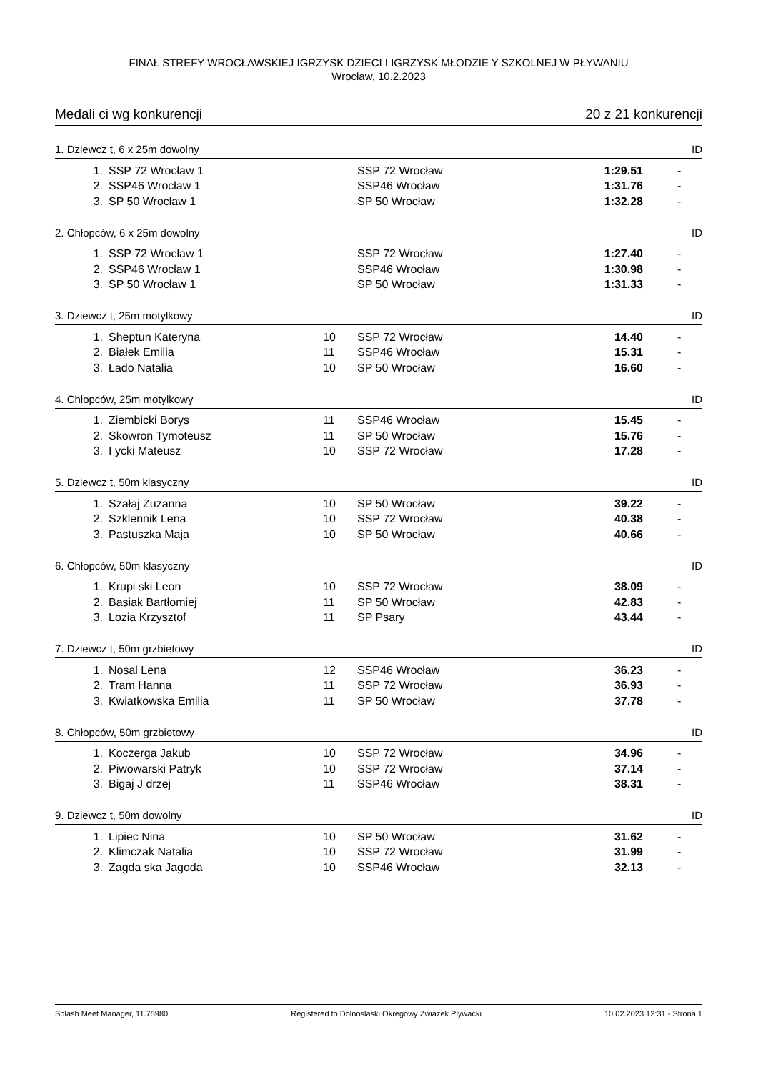FINAŁ STREFY WROCŁAWSKIEJ IGRZYSK DZIECI I IGRZYSK MŁODZIE Y SZKOLNEJ W PŁYWANIU
Wrocław, 10.2.2023
Medali ci wg konkurencji 20 z 21 konkurencji
1. Dziewcz t, 6 x 25m dowolny ID
| 1. | SSP 72 Wrocław 1 | | SSP 72 Wrocław | 1:29.51 | - |
| 2. | SSP46 Wrocław 1 | | SSP46 Wrocław | 1:31.76 | - |
| 3. | SP 50 Wrocław 1 | | SP 50 Wrocław | 1:32.28 | - |
2. Chłopców, 6 x 25m dowolny ID
| 1. | SSP 72 Wrocław 1 | | SSP 72 Wrocław | 1:27.40 | - |
| 2. | SSP46 Wrocław 1 | | SSP46 Wrocław | 1:30.98 | - |
| 3. | SP 50 Wrocław 1 | | SP 50 Wrocław | 1:31.33 | - |
3. Dziewcz t, 25m motylkowy ID
| 1. | Sheptun Kateryna | 10 | SSP 72 Wrocław | 14.40 | - |
| 2. | Białek Emilia | 11 | SSP46 Wrocław | 15.31 | - |
| 3. | Łado Natalia | 10 | SP 50 Wrocław | 16.60 | - |
4. Chłopców, 25m motylkowy ID
| 1. | Ziembicki Borys | 11 | SSP46 Wrocław | 15.45 | - |
| 2. | Skowron Tymoteusz | 11 | SP 50 Wrocław | 15.76 | - |
| 3. | I ycki Mateusz | 10 | SSP 72 Wrocław | 17.28 | - |
5. Dziewcz t, 50m klasyczny ID
| 1. | Szałaj Zuzanna | 10 | SP 50 Wrocław | 39.22 | - |
| 2. | Szklennik Lena | 10 | SSP 72 Wrocław | 40.38 | - |
| 3. | Pastuszka Maja | 10 | SP 50 Wrocław | 40.66 | - |
6. Chłopców, 50m klasyczny ID
| 1. | Krupi ski Leon | 10 | SSP 72 Wrocław | 38.09 | - |
| 2. | Basiak Bartłomiej | 11 | SP 50 Wrocław | 42.83 | - |
| 3. | Lozia Krzysztof | 11 | SP Psary | 43.44 | - |
7. Dziewcz t, 50m grzbietowy ID
| 1. | Nosal Lena | 12 | SSP46 Wrocław | 36.23 | - |
| 2. | Tram Hanna | 11 | SSP 72 Wrocław | 36.93 | - |
| 3. | Kwiatkowska Emilia | 11 | SP 50 Wrocław | 37.78 | - |
8. Chłopców, 50m grzbietowy ID
| 1. | Koczerga Jakub | 10 | SSP 72 Wrocław | 34.96 | - |
| 2. | Piwowarski Patryk | 10 | SSP 72 Wrocław | 37.14 | - |
| 3. | Bigaj J drzej | 11 | SSP46 Wrocław | 38.31 | - |
9. Dziewcz t, 50m dowolny ID
| 1. | Lipiec Nina | 10 | SP 50 Wrocław | 31.62 | - |
| 2. | Klimczak Natalia | 10 | SSP 72 Wrocław | 31.99 | - |
| 3. | Zagda ska Jagoda | 10 | SSP46 Wrocław | 32.13 | - |
Splash Meet Manager, 11.75980 Registered to Dolnoslaski Okregowy Zwiazek Plywacki 10.02.2023 12:31 - Strona 1